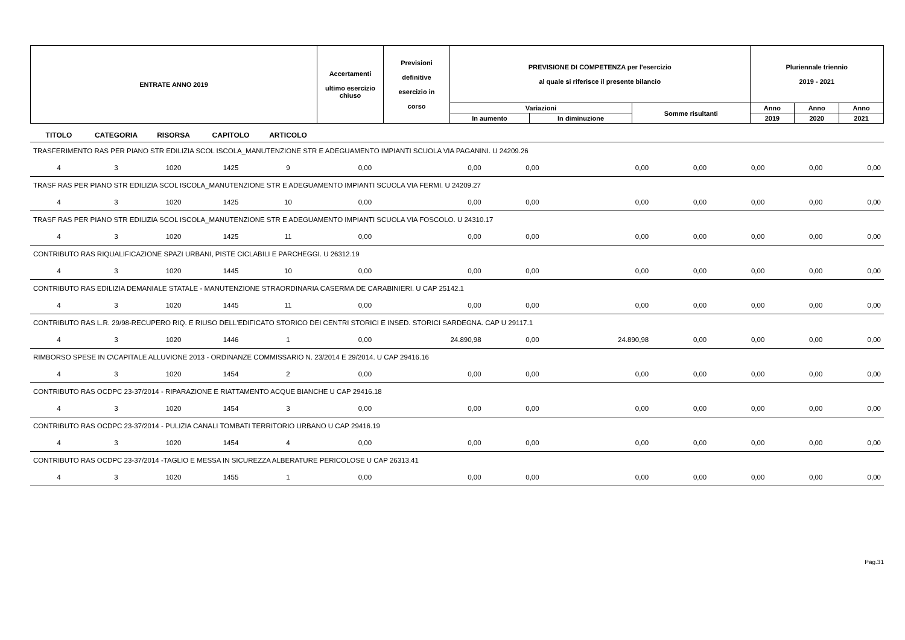| ENTRATE ANNO 2019 | Accertamenti ultimo esercizio chiuso | Previsioni definitive esercizio in corso | PREVISIONE DI COMPETENZA per l'esercizio al quale si riferisce il presente bilancio | | | Pluriennale triennio 2019 - 2021 | | |
| | | | Variazioni | | Somme risultanti | Anno | Anno | Anno |
| | | | In aumento | In diminuzione | | 2019 | 2020 | 2021 |
| TITOLO | CATEGORIA | RISORSA | CAPITOLO | ARTICOLO | | | | | | | | |
| --- | --- | --- | --- | --- | --- | --- | --- | --- | --- | --- | --- | --- |
| TRASFERIMENTO RAS PER PIANO STR EDILIZIA SCOL ISCOLA_MANUTENZIONE STR E ADEGUAMENTO IMPIANTI SCUOLA VIA PAGANINI. U 24209.26 | | | | | | | | | | | | |
| 4 | 3 | 1020 | 1425 | 9 | 0,00 | 0,00 | 0,00 | 0,00 | 0,00 | 0,00 | 0,00 | 0,00 |
| TRASF RAS PER PIANO STR EDILIZIA SCOL ISCOLA_MANUTENZIONE STR E ADEGUAMENTO IMPIANTI SCUOLA VIA FERMI. U 24209.27 | | | | | | | | | | | | |
| 4 | 3 | 1020 | 1425 | 10 | 0,00 | 0,00 | 0,00 | 0,00 | 0,00 | 0,00 | 0,00 | 0,00 |
| TRASF RAS PER PIANO STR EDILIZIA SCOL ISCOLA_MANUTENZIONE STR E ADEGUAMENTO IMPIANTI SCUOLA VIA FOSCOLO. U 24310.17 | | | | | | | | | | | | |
| 4 | 3 | 1020 | 1425 | 11 | 0,00 | 0,00 | 0,00 | 0,00 | 0,00 | 0,00 | 0,00 | 0,00 |
| CONTRIBUTO RAS RIQUALIFICAZIONE SPAZI URBANI, PISTE CICLABILI E PARCHEGGI. U 26312.19 | | | | | | | | | | | | |
| 4 | 3 | 1020 | 1445 | 10 | 0,00 | 0,00 | 0,00 | 0,00 | 0,00 | 0,00 | 0,00 | 0,00 |
| CONTRIBUTO RAS EDILIZIA DEMANIALE STATALE - MANUTENZIONE STRAORDINARIA CASERMA DE CARABINIERI. U CAP 25142.1 | | | | | | | | | | | | |
| 4 | 3 | 1020 | 1445 | 11 | 0,00 | 0,00 | 0,00 | 0,00 | 0,00 | 0,00 | 0,00 | 0,00 |
| CONTRIBUTO RAS L.R. 29/98-RECUPERO RIQ. E RIUSO DELL'EDIFICATO STORICO DEI CENTRI STORICI E INSED. STORICI SARDEGNA. CAP U 29117.1 | | | | | | | | | | | | |
| 4 | 3 | 1020 | 1446 | 1 | 0,00 | 24.890,98 | 0,00 | 24.890,98 | 0,00 | 0,00 | 0,00 | 0,00 |
| RIMBORSO SPESE IN C\CAPITALE ALLUVIONE 2013 - ORDINANZE COMMISSARIO N. 23/2014 E 29/2014. U CAP 29416.16 | | | | | | | | | | | | |
| 4 | 3 | 1020 | 1454 | 2 | 0,00 | 0,00 | 0,00 | 0,00 | 0,00 | 0,00 | 0,00 | 0,00 |
| CONTRIBUTO RAS OCDPC 23-37/2014 - RIPARAZIONE E RIATTAMENTO ACQUE BIANCHE U CAP 29416.18 | | | | | | | | | | | | |
| 4 | 3 | 1020 | 1454 | 3 | 0,00 | 0,00 | 0,00 | 0,00 | 0,00 | 0,00 | 0,00 | 0,00 |
| CONTRIBUTO RAS OCDPC 23-37/2014 - PULIZIA CANALI TOMBATI TERRITORIO URBANO U CAP 29416.19 | | | | | | | | | | | | |
| 4 | 3 | 1020 | 1454 | 4 | 0,00 | 0,00 | 0,00 | 0,00 | 0,00 | 0,00 | 0,00 | 0,00 |
| CONTRIBUTO RAS OCDPC 23-37/2014 -TAGLIO E MESSA IN SICUREZZA ALBERATURE PERICOLOSE U CAP 26313.41 | | | | | | | | | | | | |
| 4 | 3 | 1020 | 1455 | 1 | 0,00 | 0,00 | 0,00 | 0,00 | 0,00 | 0,00 | 0,00 | 0,00 |
Pag.31